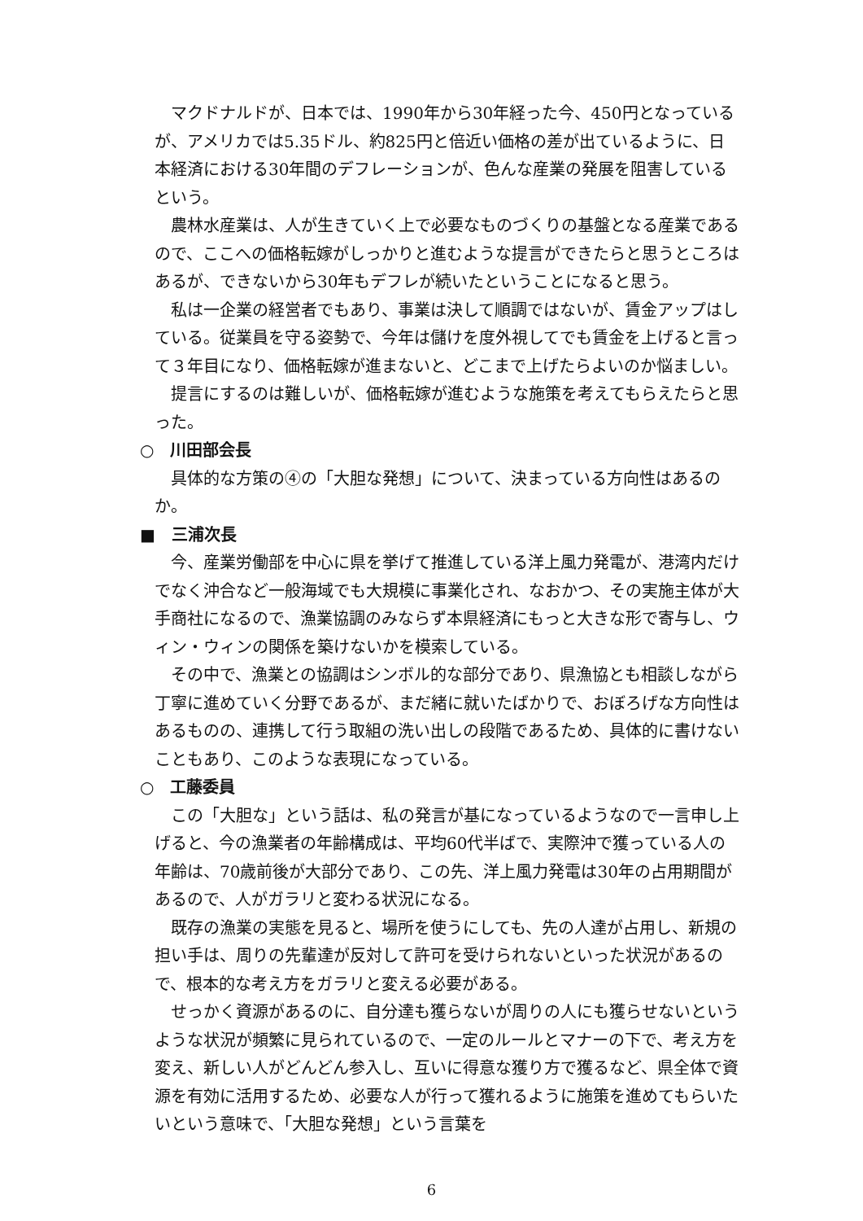マクドナルドが、日本では、1990年から30年経った今、450円となっているが、アメリカでは5.35ドル、約825円と倍近い価格の差が出ているように、日本経済における30年間のデフレーションが、色んな産業の発展を阻害しているという。
農林水産業は、人が生きていく上で必要なものづくりの基盤となる産業であるので、ここへの価格転嫁がしっかりと進むような提言ができたらと思うところはあるが、できないから30年もデフレが続いたということになると思う。
私は一企業の経営者でもあり、事業は決して順調ではないが、賃金アップはしている。従業員を守る姿勢で、今年は儲けを度外視してでも賃金を上げると言って３年目になり、価格転嫁が進まないと、どこまで上げたらよいのか悩ましい。
提言にするのは難しいが、価格転嫁が進むような施策を考えてもらえたらと思った。
○　川田部会長
具体的な方策の④の「大胆な発想」について、決まっている方向性はあるのか。
■　三浦次長
今、産業労働部を中心に県を挙げて推進している洋上風力発電が、港湾内だけでなく沖合など一般海域でも大規模に事業化され、なおかつ、その実施主体が大手商社になるので、漁業協調のみならず本県経済にもっと大きな形で寄与し、ウィン・ウィンの関係を築けないかを模索している。
その中で、漁業との協調はシンボル的な部分であり、県漁協とも相談しながら丁寧に進めていく分野であるが、まだ緒に就いたばかりで、おぼろげな方向性はあるものの、連携して行う取組の洗い出しの段階であるため、具体的に書けないこともあり、このような表現になっている。
○　工藤委員
この「大胆な」という話は、私の発言が基になっているようなので一言申し上げると、今の漁業者の年齢構成は、平均60代半ばで、実際沖で獲っている人の年齢は、70歳前後が大部分であり、この先、洋上風力発電は30年の占用期間があるので、人がガラリと変わる状況になる。
既存の漁業の実態を見ると、場所を使うにしても、先の人達が占用し、新規の担い手は、周りの先輩達が反対して許可を受けられないといった状況があるので、根本的な考え方をガラリと変える必要がある。
せっかく資源があるのに、自分達も獲らないが周りの人にも獲らせないというような状況が頻繁に見られているので、一定のルールとマナーの下で、考え方を変え、新しい人がどんどん参入し、互いに得意な獲り方で獲るなど、県全体で資源を有効に活用するため、必要な人が行って獲れるように施策を進めてもらいたいという意味で、「大胆な発想」という言葉を
6